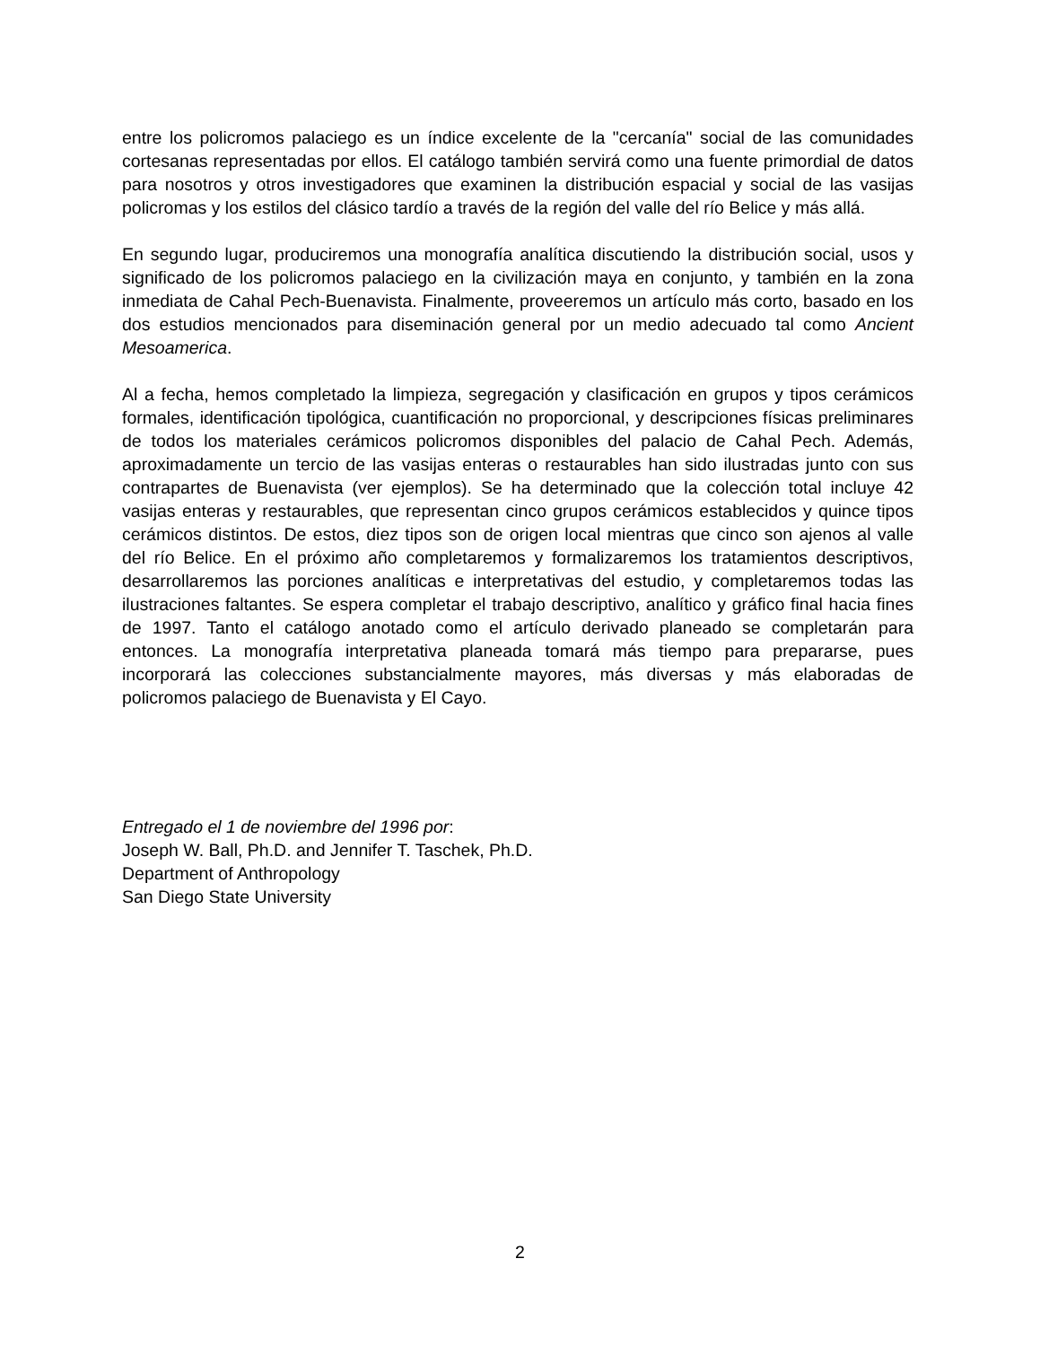entre los policromos palaciego es un índice excelente de la "cercanía" social de las comunidades cortesanas representadas por ellos. El catálogo también servirá como una fuente primordial de datos para nosotros y otros investigadores que examinen la distribución espacial y social de las vasijas policromas y los estilos del clásico tardío a través de la región del valle del río Belice y más allá.
En segundo lugar, produciremos una monografía analítica discutiendo la distribución social, usos y significado de los policromos palaciego en la civilización maya en conjunto, y también en la zona inmediata de Cahal Pech-Buenavista. Finalmente, proveeremos un artículo más corto, basado en los dos estudios mencionados para diseminación general por un medio adecuado tal como Ancient Mesoamerica.
Al a fecha, hemos completado la limpieza, segregación y clasificación en grupos y tipos cerámicos formales, identificación tipológica, cuantificación no proporcional, y descripciones físicas preliminares de todos los materiales cerámicos policromos disponibles del palacio de Cahal Pech. Además, aproximadamente un tercio de las vasijas enteras o restaurables han sido ilustradas junto con sus contrapartes de Buenavista (ver ejemplos). Se ha determinado que la colección total incluye 42 vasijas enteras y restaurables, que representan cinco grupos cerámicos establecidos y quince tipos cerámicos distintos. De estos, diez tipos son de origen local mientras que cinco son ajenos al valle del río Belice. En el próximo año completaremos y formalizaremos los tratamientos descriptivos, desarrollaremos las porciones analíticas e interpretativas del estudio, y completaremos todas las ilustraciones faltantes. Se espera completar el trabajo descriptivo, analítico y gráfico final hacia fines de 1997. Tanto el catálogo anotado como el artículo derivado planeado se completarán para entonces. La monografía interpretativa planeada tomará más tiempo para prepararse, pues incorporará las colecciones substancialmente mayores, más diversas y más elaboradas de policromos palaciego de Buenavista y El Cayo.
Entregado el 1 de noviembre del 1996 por:
Joseph W. Ball, Ph.D. and Jennifer T. Taschek, Ph.D.
Department of Anthropology
San Diego State University
2